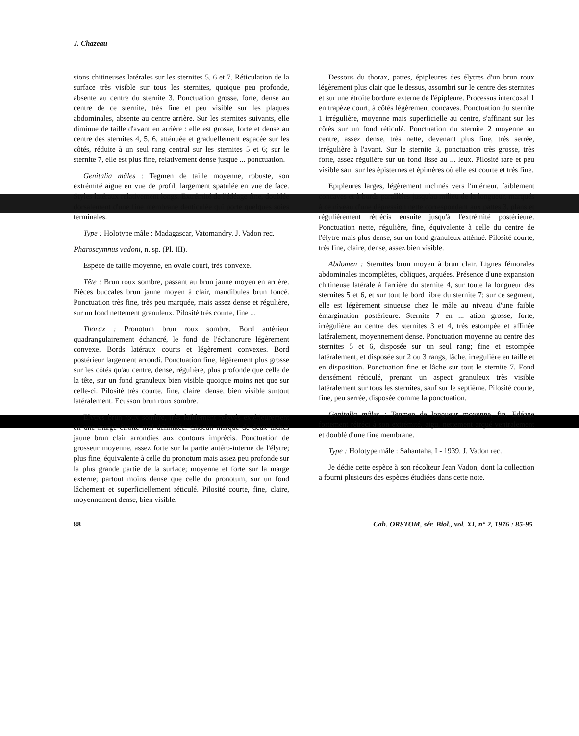J. Chazeau
sions chitineuses latérales sur les sternites 5, 6 et 7. Réticulation de la surface très visible sur tous les sternites, quoique peu profonde, absente au centre du sternite 3. Ponctuation grosse, forte, dense au centre de ce sternite, très fine et peu visible sur les plaques abdominales, absente au centre arrière. Sur les sternites suivants, elle diminue de taille d'avant en arrière : elle est grosse, forte et dense au centre des sternites 4, 5, 6, atténuée et graduellement espacée sur les côtés, réduite à un seul rang central sur les sternites 5 et 6; sur le sternite 7, elle est plus fine, relativement dense jusque ... ponctuation.
Genitalia mâles : Tegmen de taille moyenne, robuste, son extrémité aiguë en vue de profil, largement spatulée en vue de face. Styles latéraux relativement longs. Extrémité de l'édéage fine, doublée dorsalement d'une fine membrane denticulée qui porte quelques soies terminales.
Type : Holotype mâle : Madagascar, Vatomandry. J. Vadon rec.
Pharoscymnus vadoni, n. sp. (Pl. III).
Espèce de taille moyenne, en ovale court, très convexe.
Tête : Brun roux sombre, passant au brun jaune moyen en arrière. Pièces buccales brun jaune moyen à clair, mandibules brun foncé. Ponctuation très fine, très peu marquée, mais assez dense et régulière, sur un fond nettement granuleux. Pilosité très courte, fine ...
Thorax : Pronotum brun roux sombre. Bord antérieur quadrangulairement échancré, le fond de l'échancrure légèrement convexe. Bords latéraux courts et légèrement convexes. Bord postérieur largement arrondi. Ponctuation fine, légèrement plus grosse sur les côtés qu'au centre, dense, régulière, plus profonde que celle de la tête, sur un fond granuleux bien visible quoique moins net que sur celle-ci. Pilosité très courte, fine, claire, dense, bien visible surtout latéralement. Ecusson brun roux sombre.
Elytres brun roux sombre, très faiblement relevés extérieurement en une marge étroite mal délimitée. Chacun marqué de deux taches jaune brun clair arrondies aux contours imprécis. Ponctuation de grosseur moyenne, assez forte sur la partie antéro-interne de l'élytre; plus fine, équivalente à celle du pronotum mais assez peu profonde sur la plus grande partie de la surface; moyenne et forte sur la marge externe; partout moins dense que celle du pronotum, sur un fond lâchement et superficiellement réticulé. Pilosité courte, fine, claire, moyennement dense, bien visible.
Dessous du thorax, pattes, épipleures des élytres d'un brun roux légèrement plus clair que le dessus, assombri sur le centre des sternites et sur une étroite bordure externe de l'épipleure. Processus intercoxal 1 en trapèze court, à côtés légèrement concaves. Ponctuation du sternite 1 irrégulière, moyenne mais superficielle au centre, s'affinant sur les côtés sur un fond réticulé. Ponctuation du sternite 2 moyenne au centre, assez dense, très nette, devenant plus fine, très serrée, irrégulière à l'avant. Sur le sternite 3, ponctuation très grosse, très forte, assez régulière sur un fond lisse au ... leux. Pilosité rare et peu visible sauf sur les épisternes et épimères où elle est courte et très fine.
Epipleures larges, légèrement inclinés vers l'intérieur, faiblement concaves et à bords parallèles jusqu'au milieu de la longueur, marqués à ce niveau d'une dépression nette correspondant aux pattes 3, plans et régulièrement rétrécis ensuite jusqu'à l'extrémité postérieure. Ponctuation nette, régulière, fine, équivalente à celle du centre de l'élytre mais plus dense, sur un fond granuleux atténué. Pilosité courte, très fine, claire, dense, assez bien visible.
Abdomen : Sternites brun moyen à brun clair. Lignes fémorales abdominales incomplètes, obliques, arquées. Présence d'une expansion chitineuse latérale à l'arrière du sternite 4, sur toute la longueur des sternites 5 et 6, et sur tout le bord libre du sternite 7; sur ce segment, elle est légèrement sinueuse chez le mâle au niveau d'une faible émargination postérieure. Sternite 7 en ... ation grosse, forte, irrégulière au centre des sternites 3 et 4, très estompée et affinée latéralement, moyennement dense. Ponctuation moyenne au centre des sternites 5 et 6, disposée sur un seul rang; fine et estompée latéralement, et disposée sur 2 ou 3 rangs, lâche, irrégulière en taille et en disposition. Ponctuation fine et lâche sur tout le sternite 7. Fond densément réticulé, prenant un aspect granuleux très visible latéralement sur tous les sternites, sauf sur le septième. Pilosité courte, fine, peu serrée, disposée comme la ponctuation.
Genitalia mâles : Tegmen de longueur moyenne, fin. Edéage fortement rétréci à son extrémité, aigu, nettement arqué ventralement et doublé d'une fine membrane.
Type : Holotype mâle : Sahantaha, I - 1939. J. Vadon rec.
Je dédie cette espèce à son récolteur Jean Vadon, dont la collection a fourni plusieurs des espèces étudiées dans cette note.
88 Cah. ORSTOM, sér. Biol., vol. XI, n° 2, 1976 : 85-95.